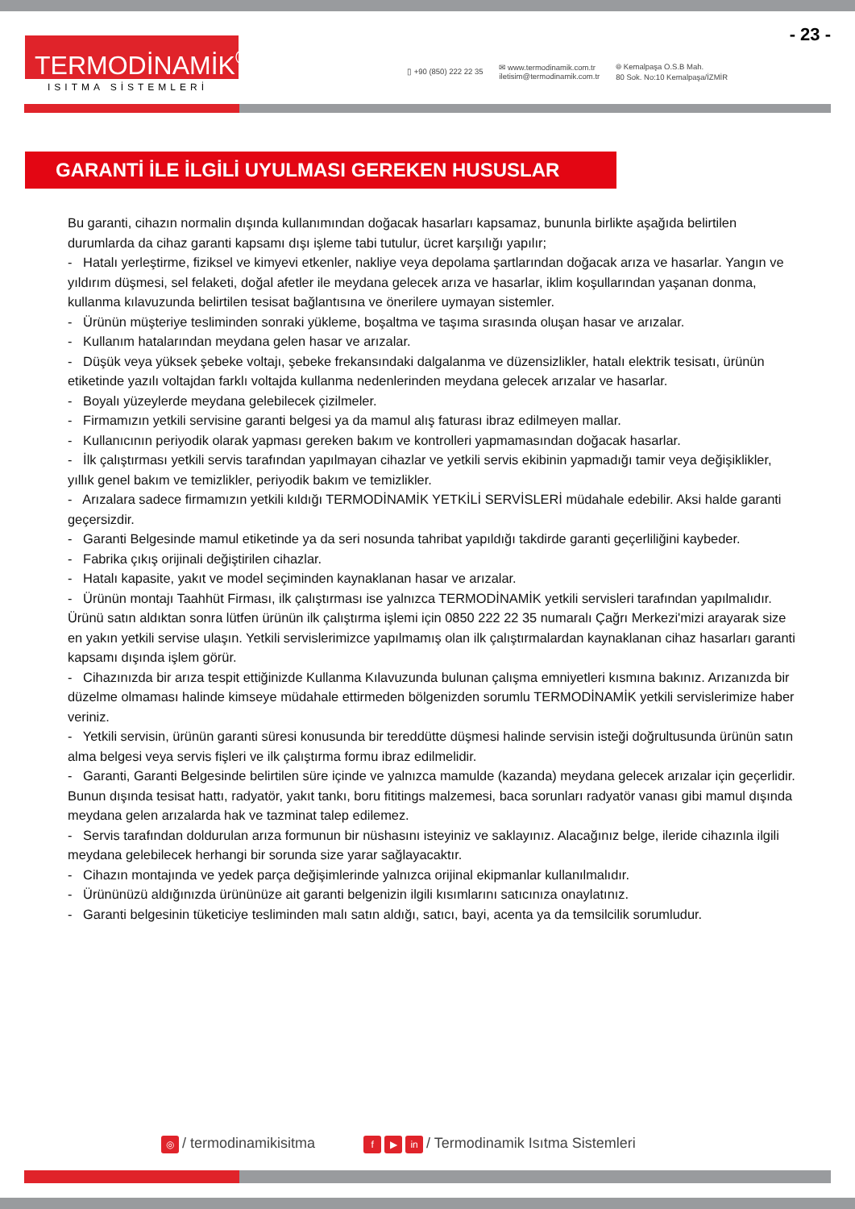- 23 -
TERMODİNAMİK<sup>®</sup>
ISITMA SİSTEMLERİ
▯ +90 (850) 222 22 35
✉ www.termodinamik.com.tr
iletisim@termodinamik.com.tr
⌾ Kemalpaşa O.S.B Mah.
80 Sok. No:10 Kemalpaşa/İZMİR
GARANTİ İLE İLGİLİ UYULMASI GEREKEN HUSUSLAR
Bu garanti, cihazın normalin dışında kullanımından doğacak hasarları kapsamaz, bununla birlikte aşağıda belirtilen durumlarda da cihaz garanti kapsamı dışı işleme tabi tutulur, ücret karşılığı yapılır;
- Hatalı yerleştirme, fiziksel ve kimyevi etkenler, nakliye veya depolama şartlarından doğacak arıza ve hasarlar. Yangın ve yıldırım düşmesi, sel felaketi, doğal afetler ile meydana gelecek arıza ve hasarlar, iklim koşullarından yaşanan donma, kullanma kılavuzunda belirtilen tesisat bağlantısına ve önerilere uymayan sistemler.
- Ürünün müşteriye tesliminden sonraki yükleme, boşaltma ve taşıma sırasında oluşan hasar ve arızalar.
- Kullanım hatalarından meydana gelen hasar ve arızalar.
- Düşük veya yüksek şebeke voltajı, şebeke frekansındaki dalgalanma ve düzensizlikler, hatalı elektrik tesisatı, ürünün etiketinde yazılı voltajdan farklı voltajda kullanma nedenlerinden meydana gelecek arızalar ve hasarlar.
- Boyalı yüzeylerde meydana gelebilecek çizilmeler.
- Firmamızın yetkili servisine garanti belgesi ya da mamul alış faturası ibraz edilmeyen mallar.
- Kullanıcının periyodik olarak yapması gereken bakım ve kontrolleri yapmamasından doğacak hasarlar.
- İlk çalıştırması yetkili servis tarafından yapılmayan cihazlar ve yetkili servis ekibinin yapmadığı tamir veya değişiklikler, yıllık genel bakım ve temizlikler, periyodik bakım ve temizlikler.
- Arızalara sadece firmamızın yetkili kıldığı TERMODİNAMİK YETKİLİ SERVİSLERİ müdahale edebilir. Aksi halde garanti geçersizdir.
- Garanti Belgesinde mamul etiketinde ya da seri nosunda tahribat yapıldığı takdirde garanti geçerliliğini kaybeder.
- Fabrika çıkış orijinali değiştirilen cihazlar.
- Hatalı kapasite, yakıt ve model seçiminden kaynaklanan hasar ve arızalar.
- Ürünün montajı Taahhüt Firması, ilk çalıştırması ise yalnızca TERMODİNAMİK yetkili servisleri tarafından yapılmalıdır.
Ürünü satın aldıktan sonra lütfen ürünün ilk çalıştırma işlemi için 0850 222 22 35 numaralı Çağrı Merkezi'mizi arayarak size en yakın yetkili servise ulaşın. Yetkili servislerimizce yapılmamış olan ilk çalıştırmalardan kaynaklanan cihaz hasarları garanti kapsamı dışında işlem görür.
- Cihazınızda bir arıza tespit ettiğinizde Kullanma Kılavuzunda bulunan çalışma emniyetleri kısmına bakınız. Arızanızda bir düzelme olmaması halinde kimseye müdahale ettirmeden bölgenizden sorumlu TERMODİNAMİK yetkili servislerimize haber veriniz.
- Yetkili servisin, ürünün garanti süresi konusunda bir tereddütte düşmesi halinde servisin isteği doğrultusunda ürünün satın alma belgesi veya servis fişleri ve ilk çalıştırma formu ibraz edilmelidir.
- Garanti, Garanti Belgesinde belirtilen süre içinde ve yalnızca mamulde (kazanda) meydana gelecek arızalar için geçerlidir.
Bunun dışında tesisat hattı, radyatör, yakıt tankı, boru fititings malzemesi, baca sorunları radyatör vanası gibi mamul dışında meydana gelen arızalarda hak ve tazminat talep edilemez.
- Servis tarafından doldurulan arıza formunun bir nüshasını isteyiniz ve saklayınız. Alacağınız belge, ileride cihazınla ilgili meydana gelebilecek herhangi bir sorunda size yarar sağlayacaktır.
- Cihazın montajında ve yedek parça değişimlerinde yalnızca orijinal ekipmanlar kullanılmalıdır.
- Ürününüzü aldığınızda ürününüze ait garanti belgenizin ilgili kısımlarını satıcınıza onaylatınız.
- Garanti belgesinin tüketiciye tesliminden malı satın aldığı, satıcı, bayi, acenta ya da temsilcilik sorumludur.
◎ / termodinamikisitma
f ▶ in / Termodinamik Isıtma Sistemleri